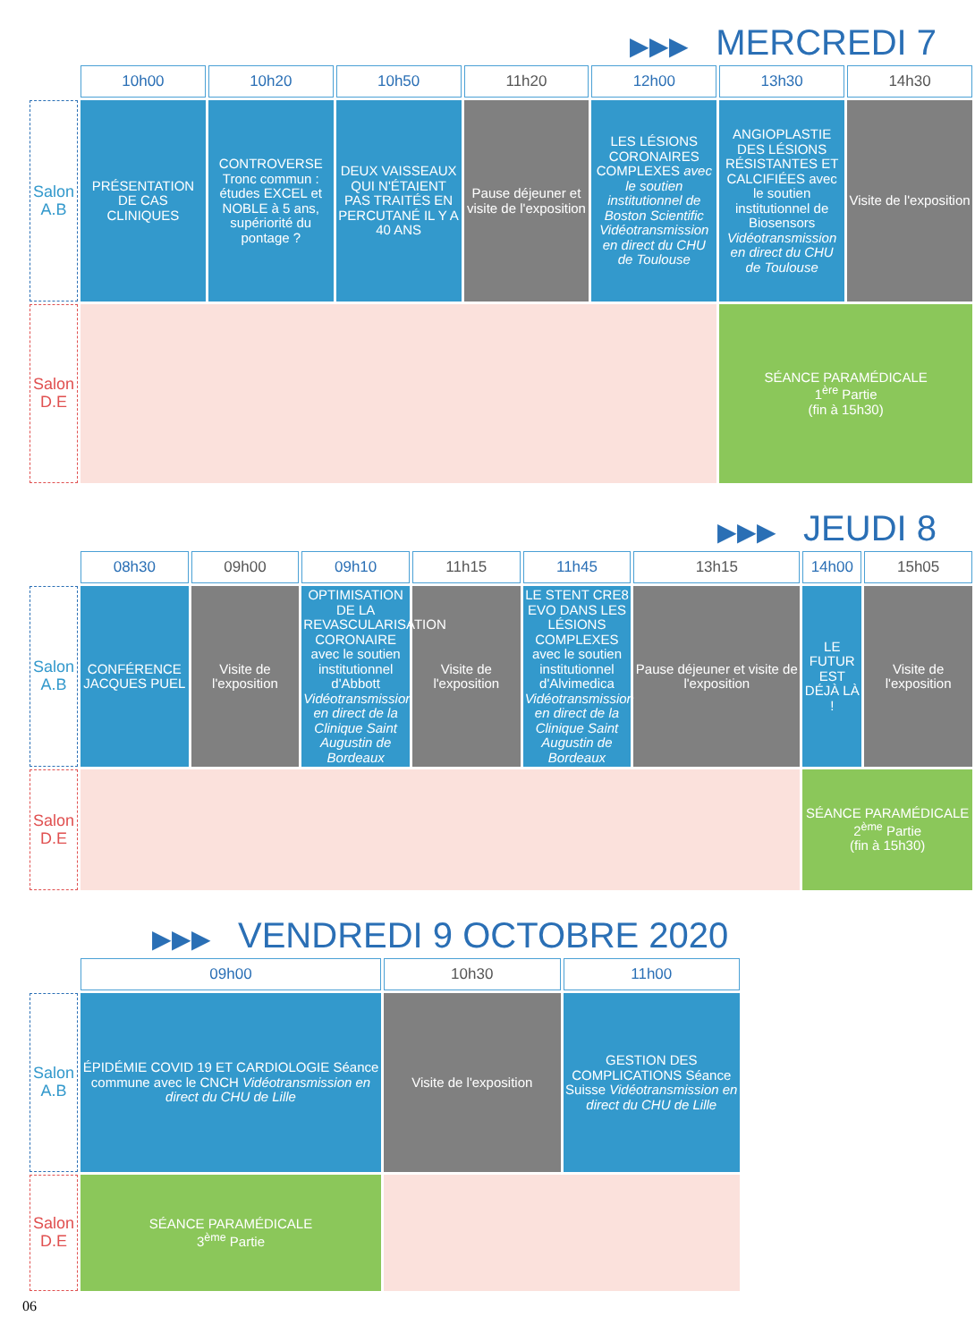▶▶▶ MERCREDI 7
| | 10h00 | 10h20 | 10h50 | 11h20 | 12h00 | 13h30 | 14h30 |
| --- | --- | --- | --- | --- | --- | --- | --- |
| Salon A.B | PRÉSENTATION DE CAS CLINIQUES | CONTROVERSE Tronc commun : études EXCEL et NOBLE à 5 ans, supériorité du pontage ? | DEUX VAISSEAUX QUI N'ÉTAIENT PAS TRAITÉS EN PERCUTANÉ IL Y A 40 ANS | Pause déjeuner et visite de l'exposition | LES LÉSIONS CORONAIRES COMPLEXES avec le soutien institutionnel de Boston Scientific Vidéotransmission en direct du CHU de Toulouse | ANGIOPLASTIE DES LÉSIONS RÉSISTANTES ET CALCIFIÉES avec le soutien institutionnel de Biosensors Vidéotransmission en direct du CHU de Toulouse | Visite de l'exposition |
| Salon D.E | | | | | | SÉANCE PARAMÉDICALE 1<sup>ère</sup> Partie (fin à 15h30) | |
▶▶▶ JEUDI 8
| | 08h30 | 09h00 | 09h10 | 11h15 | 11h45 | 13h15 | 14h00 | 15h05 |
| --- | --- | --- | --- | --- | --- | --- | --- | --- |
| Salon A.B | CONFÉRENCE JACQUES PUEL | Visite de l'exposition | OPTIMISATION DE LA REVASCULARISATION CORONAIRE avec le soutien institutionnel d'Abbott Vidéotransmission en direct de la Clinique Saint Augustin de Bordeaux | Visite de l'exposition | LE STENT CRE8 EVO DANS LES LÉSIONS COMPLEXES avec le soutien institutionnel d'Alvimedica Vidéotransmission en direct de la Clinique Saint Augustin de Bordeaux | Pause déjeuner et visite de l'exposition | LE FUTUR EST DÉJÀ LÀ ! | Visite de l'exposition |
| Salon D.E | | | | | | | SÉANCE PARAMÉDICALE 2<sup>ème</sup> Partie (fin à 15h30) | |
▶▶▶ VENDREDI 9 OCTOBRE 2020
| | 09h00 | 10h30 | 11h00 |
| --- | --- | --- | --- |
| Salon A.B | ÉPIDÉMIE COVID 19 ET CARDIOLOGIE Séance commune avec le CNCH Vidéotransmission en direct du CHU de Lille | Visite de l'exposition | GESTION DES COMPLICATIONS Séance Suisse Vidéotransmission en direct du CHU de Lille |
| Salon D.E | SÉANCE PARAMÉDICALE 3<sup>ème</sup> Partie | | |
06